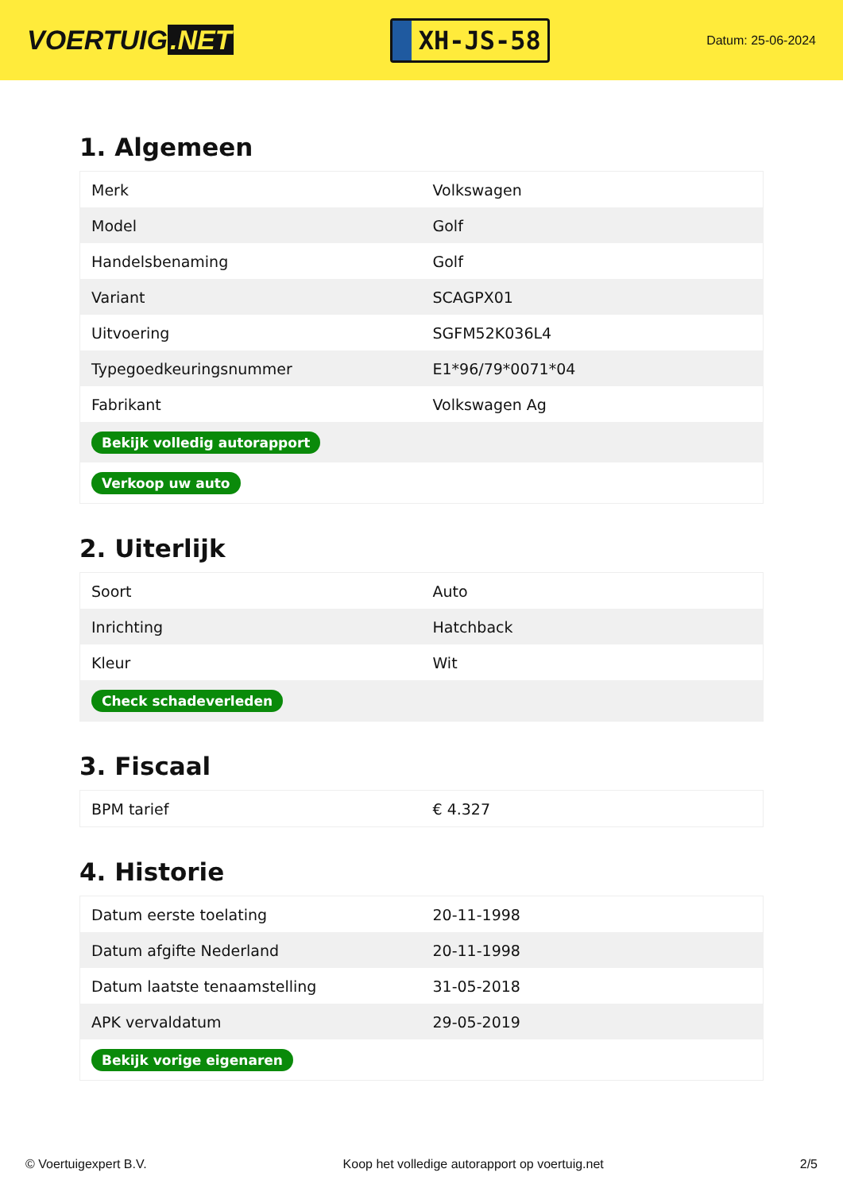VOERTUIG.NET
XH-JS-58
Datum: 25-06-2024
1. Algemeen
| Merk | Volkswagen |
| Model | Golf |
| Handelsbenaming | Golf |
| Variant | SCAGPX01 |
| Uitvoering | SGFM52K036L4 |
| Typegoedkeuringsnummer | E1*96/79*0071*04 |
| Fabrikant | Volkswagen Ag |
| Bekijk volledig autorapport | |
| Verkoop uw auto | |
2. Uiterlijk
| Soort | Auto |
| Inrichting | Hatchback |
| Kleur | Wit |
| Check schadeverleden | |
3. Fiscaal
| BPM tarief | € 4.327 |
4. Historie
| Datum eerste toelating | 20-11-1998 |
| Datum afgifte Nederland | 20-11-1998 |
| Datum laatste tenaamstelling | 31-05-2018 |
| APK vervaldatum | 29-05-2019 |
| Bekijk vorige eigenaren | |
© Voertuigexpert B.V. Koop het volledige autorapport op voertuig.net 2/5